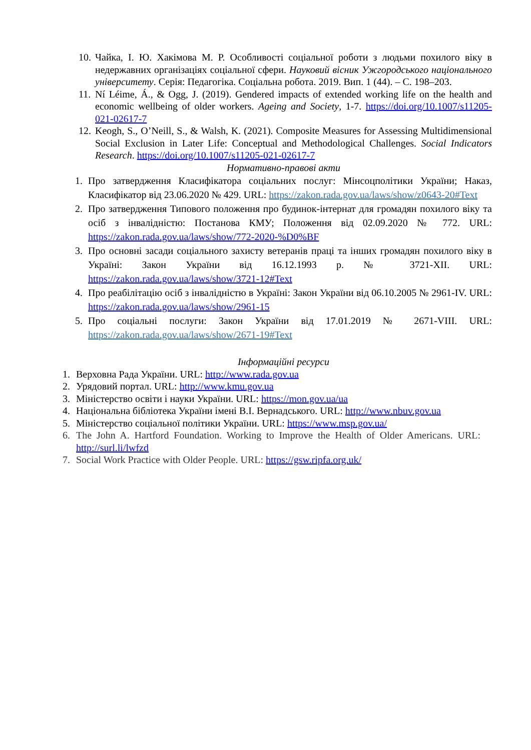10. Чайка, І. Ю. Хакімова М. Р. Особливості соціальної роботи з людьми похилого віку в недержавних організаціях соціальної сфери. Науковий вісник Ужгородського національного університету. Серія: Педагогіка. Соціальна робота. 2019. Вип. 1 (44). – С. 198–203.
11. Ní Léime, Á., & Ogg, J. (2019). Gendered impacts of extended working life on the health and economic wellbeing of older workers. Ageing and Society, 1-7. https://doi.org/10.1007/s11205-021-02617-7
12. Keogh, S., O’Neill, S., & Walsh, K. (2021). Composite Measures for Assessing Multidimensional Social Exclusion in Later Life: Conceptual and Methodological Challenges. Social Indicators Research. https://doi.org/10.1007/s11205-021-02617-7
Нормативно-правові акти
1. Про затвердження Класифікатора соціальних послуг: Мінсоцполітики України; Наказ, Класифікатор від 23.06.2020 № 429. URL: https://zakon.rada.gov.ua/laws/show/z0643-20#Text
2. Про затвердження Типового положення про будинок-інтернат для громадян похилого віку та осіб з інвалідністю: Постанова КМУ; Положення від 02.09.2020 № 772. URL: https://zakon.rada.gov.ua/laws/show/772-2020-%D0%BF
3. Про основні засади соціального захисту ветеранів праці та інших громадян похилого віку в Україні: Закон України від 16.12.1993 р. № 3721-XII. URL: https://zakon.rada.gov.ua/laws/show/3721-12#Text
4. Про реабілітацію осіб з інвалідністю в Україні: Закон України від 06.10.2005 № 2961-IV. URL: https://zakon.rada.gov.ua/laws/show/2961-15
5. Про соціальні послуги: Закон України від 17.01.2019 № 2671-VIII. URL: https://zakon.rada.gov.ua/laws/show/2671-19#Text
Інформаційні ресурси
1. Верховна Рада України. URL: http://www.rada.gov.ua
2. Урядовий портал. URL: http://www.kmu.gov.ua
3. Міністерство освіти і науки України. URL: https://mon.gov.ua/ua
4. Національна бібліотека України імені В.І. Вернадського. URL: http://www.nbuv.gov.ua
5. Міністерство соціальної політики України. URL: https://www.msp.gov.ua/
6. The John A. Hartford Foundation. Working to Improve the Health of Older Americans. URL: http://surl.li/lwfzd
7. Social Work Practice with Older People. URL: https://gsw.ripfa.org.uk/